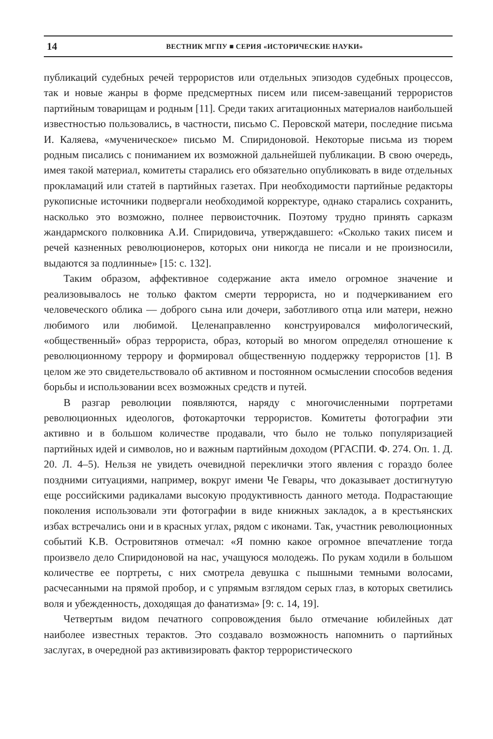14 ВЕСТНИК МГПУ ■ СЕРИЯ «ИСТОРИЧЕСКИЕ НАУКИ»
публикаций судебных речей террористов или отдельных эпизодов судебных процессов, так и новые жанры в форме предсмертных писем или писем-завещаний террористов партийным товарищам и родным [11]. Среди таких агитационных материалов наибольшей известностью пользовались, в частности, письмо С. Перовской матери, последние письма И. Каляева, «мученическое» письмо М. Спиридоновой. Некоторые письма из тюрем родным писались с пониманием их возможной дальнейшей публикации. В свою очередь, имея такой материал, комитеты старались его обязательно опубликовать в виде отдельных прокламаций или статей в партийных газетах. При необходимости партийные редакторы рукописные источники подвергали необходимой корректуре, однако старались сохранить, насколько это возможно, полнее первоисточник. Поэтому трудно принять сарказм жандармского полковника А.И. Спиридовича, утверждавшего: «Сколько таких писем и речей казненных революционеров, которых они никогда не писали и не произносили, выдаются за подлинные» [15: с. 132].
Таким образом, аффективное содержание акта имело огромное значение и реализовывалось не только фактом смерти террориста, но и подчеркиванием его человеческого облика — доброго сына или дочери, заботливого отца или матери, нежно любимого или любимой. Целенаправленно конструировался мифологический, «общественный» образ террориста, образ, который во многом определял отношение к революционному террору и формировал общественную поддержку террористов [1]. В целом же это свидетельствовало об активном и постоянном осмыслении способов ведения борьбы и использовании всех возможных средств и путей.
В разгар революции появляются, наряду с многочисленными портретами революционных идеологов, фотокарточки террористов. Комитеты фотографии эти активно и в большом количестве продавали, что было не только популяризацией партийных идей и символов, но и важным партийным доходом (РГАСПИ. Ф. 274. Оп. 1. Д. 20. Л. 4–5). Нельзя не увидеть очевидной переклички этого явления с гораздо более поздними ситуациями, например, вокруг имени Че Гевары, что доказывает достигнутую еще российскими радикалами высокую продуктивность данного метода. Подрастающие поколения использовали эти фотографии в виде книжных закладок, а в крестьянских избах встречались они и в красных углах, рядом с иконами. Так, участник революционных событий К.В. Островитянов отмечал: «Я помню какое огромное впечатление тогда произвело дело Спиридоновой на нас, учащуюся молодежь. По рукам ходили в большом количестве ее портреты, с них смотрела девушка с пышными темными волосами, расчесанными на прямой пробор, и с упрямым взглядом серых глаз, в которых светились воля и убежденность, доходящая до фанатизма» [9: с. 14, 19].
Четвертым видом печатного сопровождения было отмечание юбилейных дат наиболее известных терактов. Это создавало возможность напомнить о партийных заслугах, в очередной раз активизировать фактор террористического